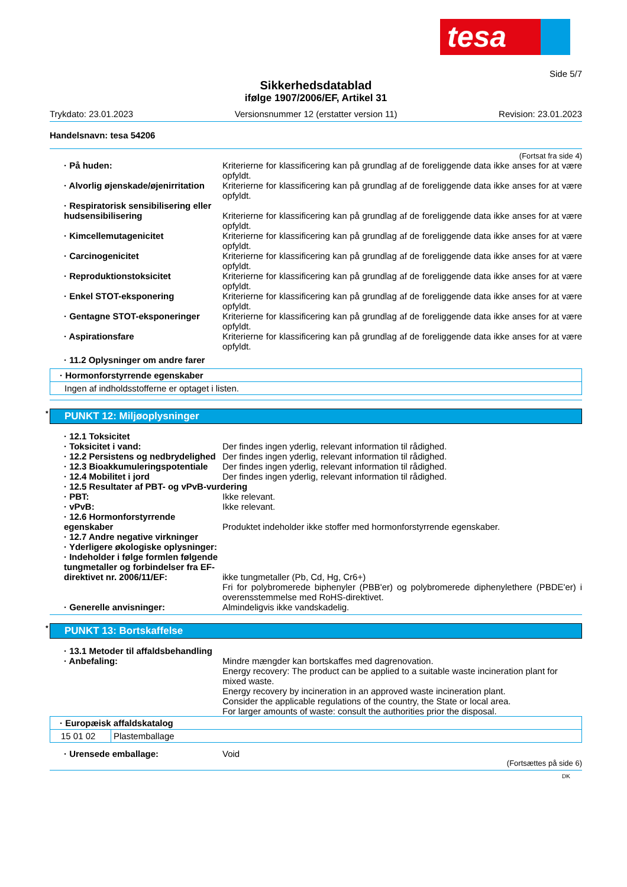tesa
Side 5/7
Sikkerhedsdatablad
ifølge 1907/2006/EF, Artikel 31
Trykdato: 23.01.2023 Versionsnummer 12 (erstatter version 11) Revision: 23.01.2023
Handelsnavn: tesa 54206
(Fortsat fra side 4)
· På huden: Kriterierne for klassificering kan på grundlag af de foreliggende data ikke anses for at være opfyldt.
· Alvorlig øjenskade/øjenirritation
Kriterierne for klassificering kan på grundlag af de foreliggende data ikke anses for at være opfyldt.
· Respiratorisk sensibilisering eller hudsensibilisering
Kriterierne for klassificering kan på grundlag af de foreliggende data ikke anses for at være opfyldt.
· Kimcellemutagenicitet Kriterierne for klassificering kan på grundlag af de foreliggende data ikke anses for at være opfyldt.
· Carcinogenicitet Kriterierne for klassificering kan på grundlag af de foreliggende data ikke anses for at være opfyldt.
· Reproduktionstoksicitet Kriterierne for klassificering kan på grundlag af de foreliggende data ikke anses for at være opfyldt.
· Enkel STOT-eksponering Kriterierne for klassificering kan på grundlag af de foreliggende data ikke anses for at være opfyldt.
· Gentagne STOT-eksponeringer Kriterierne for klassificering kan på grundlag af de foreliggende data ikke anses for at være opfyldt.
· Aspirationsfare Kriterierne for klassificering kan på grundlag af de foreliggende data ikke anses for at være opfyldt.
· 11.2 Oplysninger om andre farer
| · Hormonforstyrrende egenskaber |
| Ingen af indholdsstofferne er optaget i listen. |
* PUNKT 12: Miljøoplysninger
· 12.1 Toksicitet
· Toksicitet i vand: Der findes ingen yderlig, relevant information til rådighed.
· 12.2 Persistens og nedbrydelighed
Der findes ingen yderlig, relevant information til rådighed.
· 12.3 Bioakkumuleringspotentiale
Der findes ingen yderlig, relevant information til rådighed.
· 12.4 Mobilitet i jord Der findes ingen yderlig, relevant information til rådighed.
· 12.5 Resultater af PBT- og vPvB-vurdering
· PBT: Ikke relevant.
· vPvB: Ikke relevant.
· 12.6 Hormonforstyrrende egenskaber
Produktet indeholder ikke stoffer med hormonforstyrrende egenskaber.
· 12.7 Andre negative virkninger
· Yderligere økologiske oplysninger:
· Indeholder i følge formlen følgende tungmetaller og forbindelser fra EF-direktivet nr. 2006/11/EF:
ikke tungmetaller (Pb, Cd, Hg, Cr6+)
Fri for polybromerede biphenyler (PBB'er) og polybromerede diphenylethere (PBDE'er) i overensstemmelse med RoHS-direktivet.
· Generelle anvisninger: Almindeligvis ikke vandskadelig.
* PUNKT 13: Bortskaffelse
· 13.1 Metoder til affaldsbehandling
· Anbefaling: Mindre mængder kan bortskaffes med dagrenovation.
Energy recovery: The product can be applied to a suitable waste incineration plant for mixed waste.
Energy recovery by incineration in an approved waste incineration plant.
Consider the applicable regulations of the country, the State or local area.
For larger amounts of waste: consult the authorities prior the disposal.
| · Europæisk affaldskatalog | |
| 15 01 02 | Plastemballage |
· Urensede emballage: Void
(Fortsættes på side 6)
DK